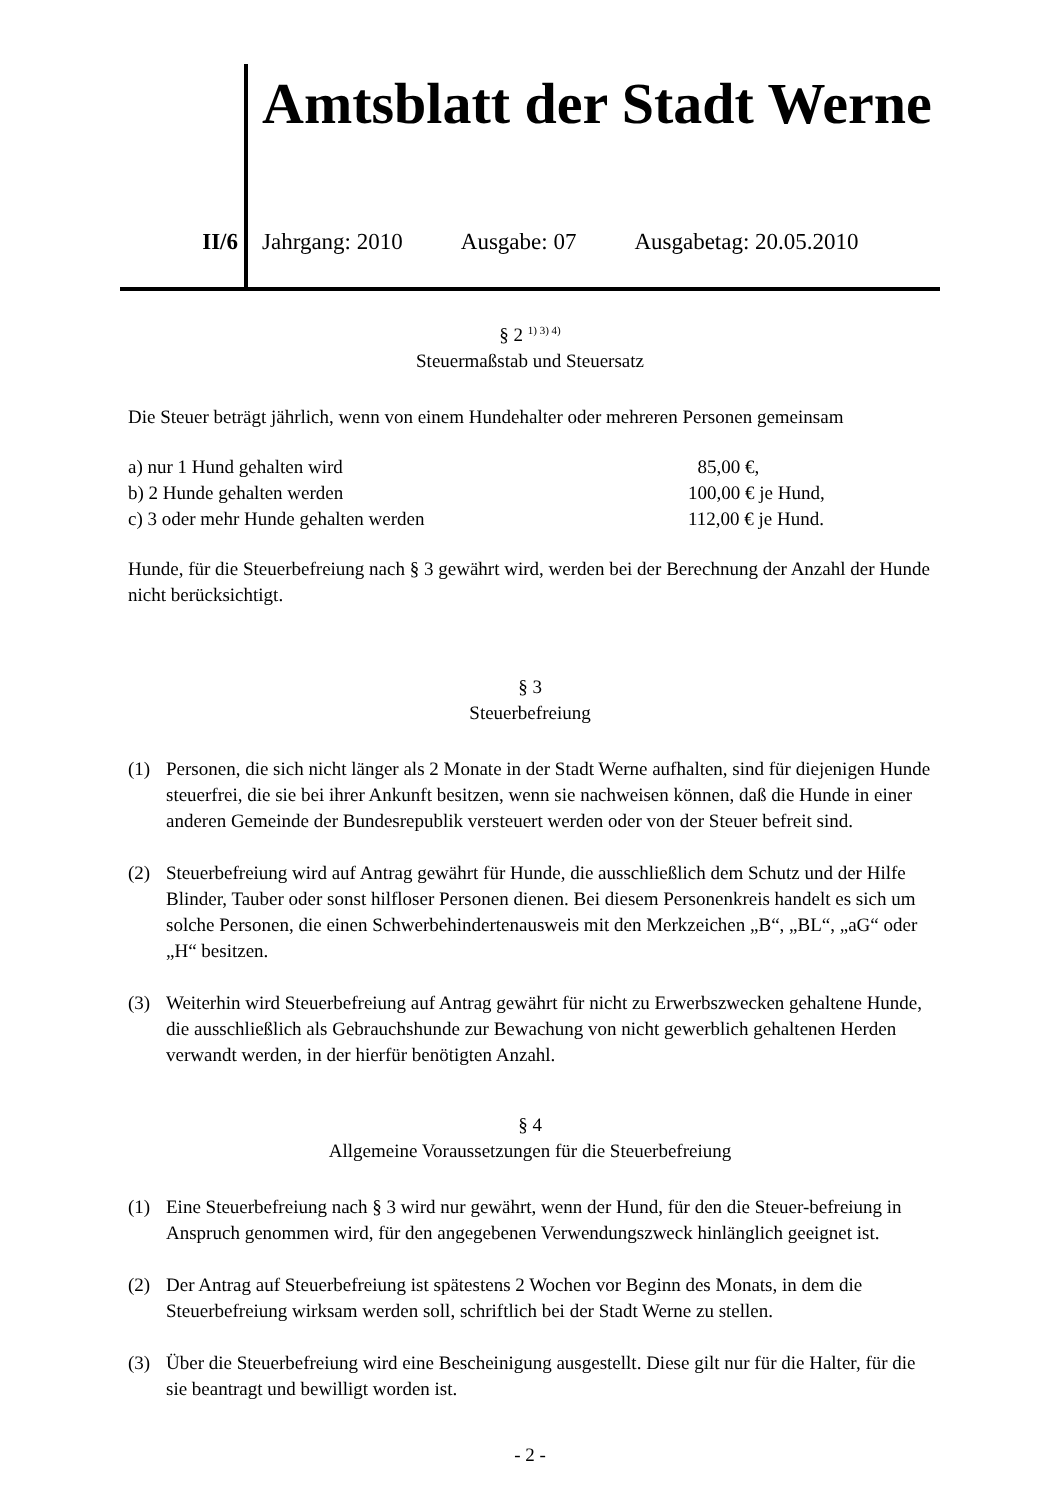II/6
Amtsblatt der Stadt Werne
Jahrgang: 2010 Ausgabe: 07 Ausgabetag: 20.05.2010
§ 2 <sup>1) 3) 4)</sup>
Steuermaßstab und Steuersatz
Die Steuer beträgt jährlich, wenn von einem Hundehalter oder mehreren Personen gemeinsam
a) nur 1 Hund gehalten wird 85,00 €,
b) 2 Hunde gehalten werden 100,00 € je Hund,
c) 3 oder mehr Hunde gehalten werden 112,00 € je Hund.
Hunde, für die Steuerbefreiung nach § 3 gewährt wird, werden bei der Berechnung der Anzahl der Hunde nicht berücksichtigt.
§ 3
Steuerbefreiung
(1) Personen, die sich nicht länger als 2 Monate in der Stadt Werne aufhalten, sind für diejenigen Hunde steuerfrei, die sie bei ihrer Ankunft besitzen, wenn sie nachweisen können, daß die Hunde in einer anderen Gemeinde der Bundesrepublik versteuert werden oder von der Steuer befreit sind.
(2) Steuerbefreiung wird auf Antrag gewährt für Hunde, die ausschließlich dem Schutz und der Hilfe Blinder, Tauber oder sonst hilfloser Personen dienen. Bei diesem Personenkreis handelt es sich um solche Personen, die einen Schwerbehindertenausweis mit den Merkzeichen „B“, „BL“, „aG“ oder „H“ besitzen.
(3) Weiterhin wird Steuerbefreiung auf Antrag gewährt für nicht zu Erwerbszwecken gehaltene Hunde, die ausschließlich als Gebrauchshunde zur Bewachung von nicht gewerblich gehaltenen Herden verwandt werden, in der hierfür benötigten Anzahl.
§ 4
Allgemeine Voraussetzungen für die Steuerbefreiung
(1) Eine Steuerbefreiung nach § 3 wird nur gewährt, wenn der Hund, für den die Steuer-befreiung in Anspruch genommen wird, für den angegebenen Verwendungszweck hinlänglich geeignet ist.
(2) Der Antrag auf Steuerbefreiung ist spätestens 2 Wochen vor Beginn des Monats, in dem die Steuerbefreiung wirksam werden soll, schriftlich bei der Stadt Werne zu stellen.
(3) Über die Steuerbefreiung wird eine Bescheinigung ausgestellt. Diese gilt nur für die Halter, für die sie beantragt und bewilligt worden ist.
- 2 -